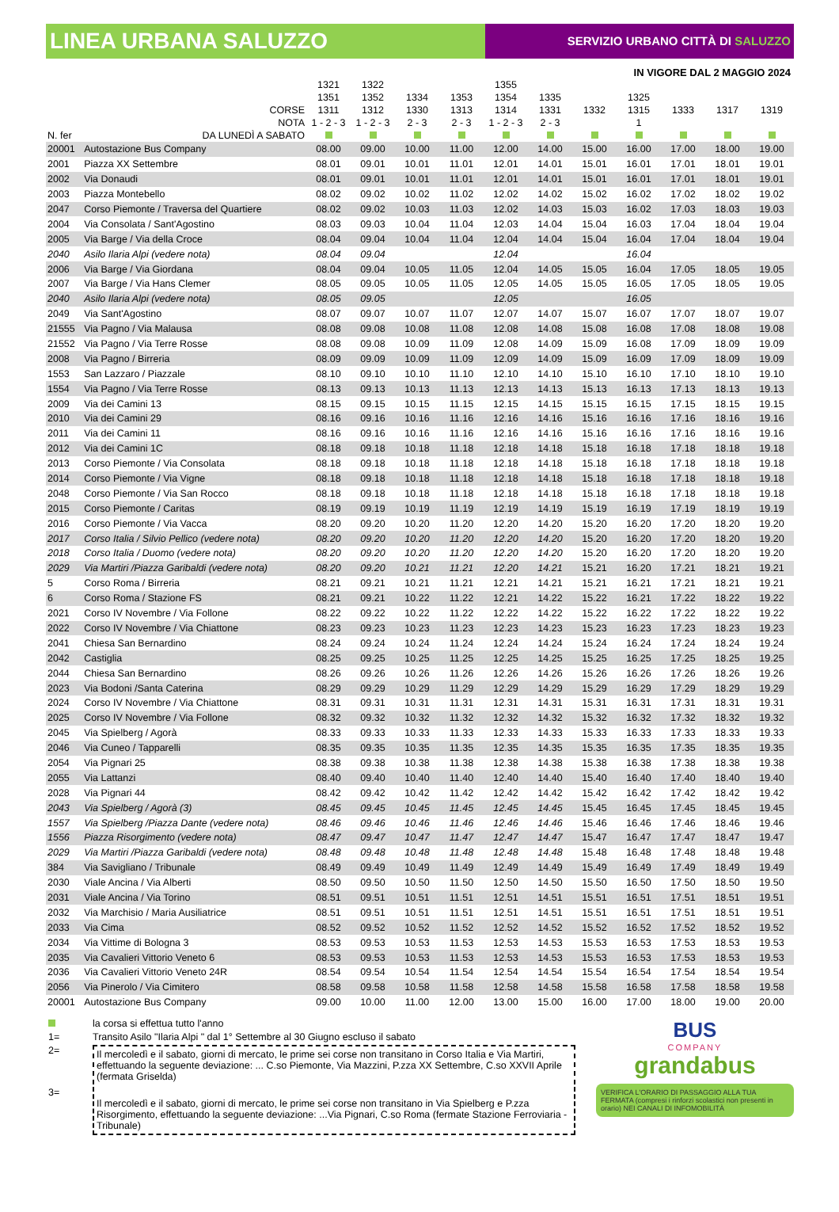LINEA URBANA SALUZZO
SERVIZIO URBANO CITTÀ DI SALUZZO
IN VIGORE DAL 2 MAGGIO 2024
| N. fer | CORSE NOTA DA LUNEDÌ A SABATO | 1321 1351 1311 1 - 2 - 3 | 1322 1352 1312 1 - 2 - 3 | 1334 1330 2 - 3 | 1353 1313 2 - 3 | 1355 1354 1314 1 - 2 - 3 | 1335 1331 2 - 3 | 1332 | 1325 1315 1 | 1333 | 1317 | 1319 |
| --- | --- | --- | --- | --- | --- | --- | --- | --- | --- | --- | --- | --- |
| 20001 | Autostazione Bus Company | 08.00 | 09.00 | 10.00 | 11.00 | 12.00 | 14.00 | 15.00 | 16.00 | 17.00 | 18.00 | 19.00 |
| 2001 | Piazza XX Settembre | 08.01 | 09.01 | 10.01 | 11.01 | 12.01 | 14.01 | 15.01 | 16.01 | 17.01 | 18.01 | 19.01 |
| 2002 | Via Donaudi | 08.01 | 09.01 | 10.01 | 11.01 | 12.01 | 14.01 | 15.01 | 16.01 | 17.01 | 18.01 | 19.01 |
| 2003 | Piazza Montebello | 08.02 | 09.02 | 10.02 | 11.02 | 12.02 | 14.02 | 15.02 | 16.02 | 17.02 | 18.02 | 19.02 |
| 2047 | Corso Piemonte / Traversa del Quartiere | 08.02 | 09.02 | 10.03 | 11.03 | 12.02 | 14.03 | 15.03 | 16.02 | 17.03 | 18.03 | 19.03 |
| 2004 | Via Consolata / Sant'Agostino | 08.03 | 09.03 | 10.04 | 11.04 | 12.03 | 14.04 | 15.04 | 16.03 | 17.04 | 18.04 | 19.04 |
| 2005 | Via Barge / Via della Croce | 08.04 | 09.04 | 10.04 | 11.04 | 12.04 | 14.04 | 15.04 | 16.04 | 17.04 | 18.04 | 19.04 |
| 2040 | Asilo Ilaria Alpi (vedere nota) | 08.04 | 09.04 | | | 12.04 | | | 16.04 | | | |
| 2006 | Via Barge / Via Giordana | 08.04 | 09.04 | 10.05 | 11.05 | 12.04 | 14.05 | 15.05 | 16.04 | 17.05 | 18.05 | 19.05 |
| 2007 | Via Barge / Via Hans Clemer | 08.05 | 09.05 | 10.05 | 11.05 | 12.05 | 14.05 | 15.05 | 16.05 | 17.05 | 18.05 | 19.05 |
| 2040 | Asilo Ilaria Alpi (vedere nota) | 08.05 | 09.05 | | | 12.05 | | | 16.05 | | | |
| 2049 | Via Sant'Agostino | 08.07 | 09.07 | 10.07 | 11.07 | 12.07 | 14.07 | 15.07 | 16.07 | 17.07 | 18.07 | 19.07 |
| 21555 | Via Pagno / Via Malausa | 08.08 | 09.08 | 10.08 | 11.08 | 12.08 | 14.08 | 15.08 | 16.08 | 17.08 | 18.08 | 19.08 |
| 21552 | Via Pagno / Via Terre Rosse | 08.08 | 09.08 | 10.09 | 11.09 | 12.08 | 14.09 | 15.09 | 16.08 | 17.09 | 18.09 | 19.09 |
| 2008 | Via Pagno / Birreria | 08.09 | 09.09 | 10.09 | 11.09 | 12.09 | 14.09 | 15.09 | 16.09 | 17.09 | 18.09 | 19.09 |
| 1553 | San Lazzaro / Piazzale | 08.10 | 09.10 | 10.10 | 11.10 | 12.10 | 14.10 | 15.10 | 16.10 | 17.10 | 18.10 | 19.10 |
| 1554 | Via Pagno / Via Terre Rosse | 08.13 | 09.13 | 10.13 | 11.13 | 12.13 | 14.13 | 15.13 | 16.13 | 17.13 | 18.13 | 19.13 |
| 2009 | Via dei Camini 13 | 08.15 | 09.15 | 10.15 | 11.15 | 12.15 | 14.15 | 15.15 | 16.15 | 17.15 | 18.15 | 19.15 |
| 2010 | Via dei Camini 29 | 08.16 | 09.16 | 10.16 | 11.16 | 12.16 | 14.16 | 15.16 | 16.16 | 17.16 | 18.16 | 19.16 |
| 2011 | Via dei Camini 11 | 08.16 | 09.16 | 10.16 | 11.16 | 12.16 | 14.16 | 15.16 | 16.16 | 17.16 | 18.16 | 19.16 |
| 2012 | Via dei Camini 1C | 08.18 | 09.18 | 10.18 | 11.18 | 12.18 | 14.18 | 15.18 | 16.18 | 17.18 | 18.18 | 19.18 |
| 2013 | Corso Piemonte / Via Consolata | 08.18 | 09.18 | 10.18 | 11.18 | 12.18 | 14.18 | 15.18 | 16.18 | 17.18 | 18.18 | 19.18 |
| 2014 | Corso Piemonte / Via Vigne | 08.18 | 09.18 | 10.18 | 11.18 | 12.18 | 14.18 | 15.18 | 16.18 | 17.18 | 18.18 | 19.18 |
| 2048 | Corso Piemonte / Via San Rocco | 08.18 | 09.18 | 10.18 | 11.18 | 12.18 | 14.18 | 15.18 | 16.18 | 17.18 | 18.18 | 19.18 |
| 2015 | Corso Piemonte / Caritas | 08.19 | 09.19 | 10.19 | 11.19 | 12.19 | 14.19 | 15.19 | 16.19 | 17.19 | 18.19 | 19.19 |
| 2016 | Corso Piemonte / Via Vacca | 08.20 | 09.20 | 10.20 | 11.20 | 12.20 | 14.20 | 15.20 | 16.20 | 17.20 | 18.20 | 19.20 |
| 2017 | Corso Italia / Silvio Pellico (vedere nota) | 08.20 | 09.20 | 10.20 | 11.20 | 12.20 | 14.20 | 15.20 | 16.20 | 17.20 | 18.20 | 19.20 |
| 2018 | Corso Italia / Duomo (vedere nota) | 08.20 | 09.20 | 10.20 | 11.20 | 12.20 | 14.20 | 15.20 | 16.20 | 17.20 | 18.20 | 19.20 |
| 2029 | Via Martiri /Piazza Garibaldi (vedere nota) | 08.20 | 09.20 | 10.21 | 11.21 | 12.20 | 14.21 | 15.21 | 16.20 | 17.21 | 18.21 | 19.21 |
| 5 | Corso Roma / Birreria | 08.21 | 09.21 | 10.21 | 11.21 | 12.21 | 14.21 | 15.21 | 16.21 | 17.21 | 18.21 | 19.21 |
| 6 | Corso Roma / Stazione FS | 08.21 | 09.21 | 10.22 | 11.22 | 12.21 | 14.22 | 15.22 | 16.21 | 17.22 | 18.22 | 19.22 |
| 2021 | Corso IV Novembre / Via Follone | 08.22 | 09.22 | 10.22 | 11.22 | 12.22 | 14.22 | 15.22 | 16.22 | 17.22 | 18.22 | 19.22 |
| 2022 | Corso IV Novembre / Via Chiattone | 08.23 | 09.23 | 10.23 | 11.23 | 12.23 | 14.23 | 15.23 | 16.23 | 17.23 | 18.23 | 19.23 |
| 2041 | Chiesa San Bernardino | 08.24 | 09.24 | 10.24 | 11.24 | 12.24 | 14.24 | 15.24 | 16.24 | 17.24 | 18.24 | 19.24 |
| 2042 | Castiglia | 08.25 | 09.25 | 10.25 | 11.25 | 12.25 | 14.25 | 15.25 | 16.25 | 17.25 | 18.25 | 19.25 |
| 2044 | Chiesa San Bernardino | 08.26 | 09.26 | 10.26 | 11.26 | 12.26 | 14.26 | 15.26 | 16.26 | 17.26 | 18.26 | 19.26 |
| 2023 | Via Bodoni /Santa Caterina | 08.29 | 09.29 | 10.29 | 11.29 | 12.29 | 14.29 | 15.29 | 16.29 | 17.29 | 18.29 | 19.29 |
| 2024 | Corso IV Novembre / Via Chiattone | 08.31 | 09.31 | 10.31 | 11.31 | 12.31 | 14.31 | 15.31 | 16.31 | 17.31 | 18.31 | 19.31 |
| 2025 | Corso IV Novembre / Via Follone | 08.32 | 09.32 | 10.32 | 11.32 | 12.32 | 14.32 | 15.32 | 16.32 | 17.32 | 18.32 | 19.32 |
| 2045 | Via Spielberg / Agorà | 08.33 | 09.33 | 10.33 | 11.33 | 12.33 | 14.33 | 15.33 | 16.33 | 17.33 | 18.33 | 19.33 |
| 2046 | Via Cuneo / Tapparelli | 08.35 | 09.35 | 10.35 | 11.35 | 12.35 | 14.35 | 15.35 | 16.35 | 17.35 | 18.35 | 19.35 |
| 2054 | Via Pignari 25 | 08.38 | 09.38 | 10.38 | 11.38 | 12.38 | 14.38 | 15.38 | 16.38 | 17.38 | 18.38 | 19.38 |
| 2055 | Via Lattanzi | 08.40 | 09.40 | 10.40 | 11.40 | 12.40 | 14.40 | 15.40 | 16.40 | 17.40 | 18.40 | 19.40 |
| 2028 | Via Pignari 44 | 08.42 | 09.42 | 10.42 | 11.42 | 12.42 | 14.42 | 15.42 | 16.42 | 17.42 | 18.42 | 19.42 |
| 2043 | Via Spielberg / Agorà (3) | 08.45 | 09.45 | 10.45 | 11.45 | 12.45 | 14.45 | 15.45 | 16.45 | 17.45 | 18.45 | 19.45 |
| 1557 | Via Spielberg /Piazza Dante (vedere nota) | 08.46 | 09.46 | 10.46 | 11.46 | 12.46 | 14.46 | 15.46 | 16.46 | 17.46 | 18.46 | 19.46 |
| 1556 | Piazza Risorgimento (vedere nota) | 08.47 | 09.47 | 10.47 | 11.47 | 12.47 | 14.47 | 15.47 | 16.47 | 17.47 | 18.47 | 19.47 |
| 2029 | Via Martiri /Piazza Garibaldi (vedere nota) | 08.48 | 09.48 | 10.48 | 11.48 | 12.48 | 14.48 | 15.48 | 16.48 | 17.48 | 18.48 | 19.48 |
| 384 | Via Savigliano / Tribunale | 08.49 | 09.49 | 10.49 | 11.49 | 12.49 | 14.49 | 15.49 | 16.49 | 17.49 | 18.49 | 19.49 |
| 2030 | Viale Ancina / Via Alberti | 08.50 | 09.50 | 10.50 | 11.50 | 12.50 | 14.50 | 15.50 | 16.50 | 17.50 | 18.50 | 19.50 |
| 2031 | Viale Ancina / Via Torino | 08.51 | 09.51 | 10.51 | 11.51 | 12.51 | 14.51 | 15.51 | 16.51 | 17.51 | 18.51 | 19.51 |
| 2032 | Via Marchisio / Maria Ausiliatrice | 08.51 | 09.51 | 10.51 | 11.51 | 12.51 | 14.51 | 15.51 | 16.51 | 17.51 | 18.51 | 19.51 |
| 2033 | Via Cima | 08.52 | 09.52 | 10.52 | 11.52 | 12.52 | 14.52 | 15.52 | 16.52 | 17.52 | 18.52 | 19.52 |
| 2034 | Via Vittime di Bologna 3 | 08.53 | 09.53 | 10.53 | 11.53 | 12.53 | 14.53 | 15.53 | 16.53 | 17.53 | 18.53 | 19.53 |
| 2035 | Via Cavalieri Vittorio Veneto 6 | 08.53 | 09.53 | 10.53 | 11.53 | 12.53 | 14.53 | 15.53 | 16.53 | 17.53 | 18.53 | 19.53 |
| 2036 | Via Cavalieri Vittorio Veneto 24R | 08.54 | 09.54 | 10.54 | 11.54 | 12.54 | 14.54 | 15.54 | 16.54 | 17.54 | 18.54 | 19.54 |
| 2056 | Via Pinerolo / Via Cimitero | 08.58 | 09.58 | 10.58 | 11.58 | 12.58 | 14.58 | 15.58 | 16.58 | 17.58 | 18.58 | 19.58 |
| 20001 | Autostazione Bus Company | 09.00 | 10.00 | 11.00 | 12.00 | 13.00 | 15.00 | 16.00 | 17.00 | 18.00 | 19.00 | 20.00 |
la corsa si effettua tutto l'anno
1= Transito Asilo "Ilaria Alpi " dal 1° Settembre al 30 Giugno escluso il sabato
2=
Il mercoledì e il sabato, giorni di mercato, le prime sei corse non transitano in Corso Italia e Via Martiri, effettuando la seguente deviazione: ... C.so Piemonte, Via Mazzini, P.zza XX Settembre, C.so XXVII Aprile (fermata Griselda)
3=
Il mercoledì e il sabato, giorni di mercato, le prime sei corse non transitano in Via Spielberg e P.zza Risorgimento, effettuando la seguente deviazione: ...Via Pignari, C.so Roma (fermate Stazione Ferroviaria - Tribunale)
BUS
COMPANY
grandabus
VERIFICA L'ORARIO DI PASSAGGIO ALLA TUA FERMATA (compresi i rinforzi scolastici non presenti in orario) NEI CANALI DI INFOMOBILITÀ